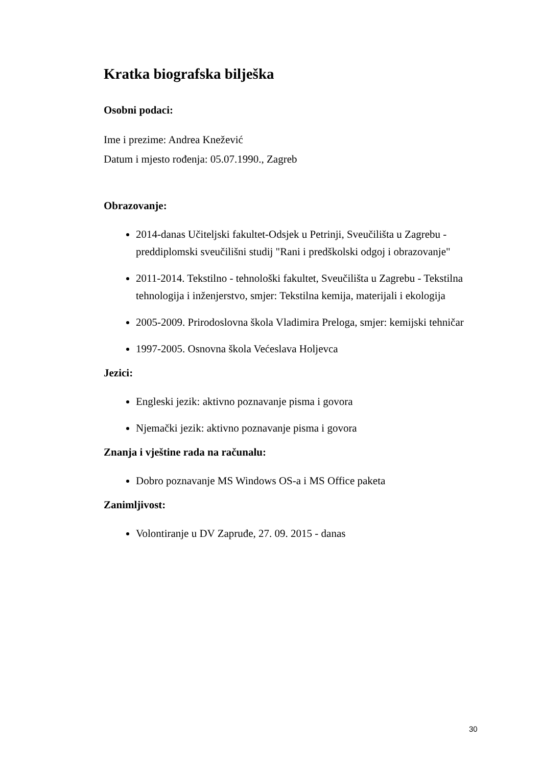Kratka biografska bilješka
Osobni podaci:
Ime i prezime: Andrea Knežević
Datum i mjesto rođenja: 05.07.1990., Zagreb
Obrazovanje:
2014-danas Učiteljski fakultet-Odsjek u Petrinji, Sveučilišta u Zagrebu - preddiplomski sveučilišni studij "Rani i predškolski odgoj i obrazovanje"
2011-2014. Tekstilno - tehnološki fakultet, Sveučilišta u Zagrebu - Tekstilna tehnologija i inženjerstvo, smjer: Tekstilna kemija, materijali i ekologija
2005-2009. Prirodoslovna škola Vladimira Preloga, smjer: kemijski tehničar
1997-2005. Osnovna škola Većeslava Holjevca
Jezici:
Engleski jezik: aktivno poznavanje pisma i govora
Njemački jezik: aktivno poznavanje pisma i govora
Znanja i vještine rada na računalu:
Dobro poznavanje MS Windows OS-a i MS Office paketa
Zanimljivost:
Volontiranje u DV Zapruđe, 27. 09. 2015 - danas
30